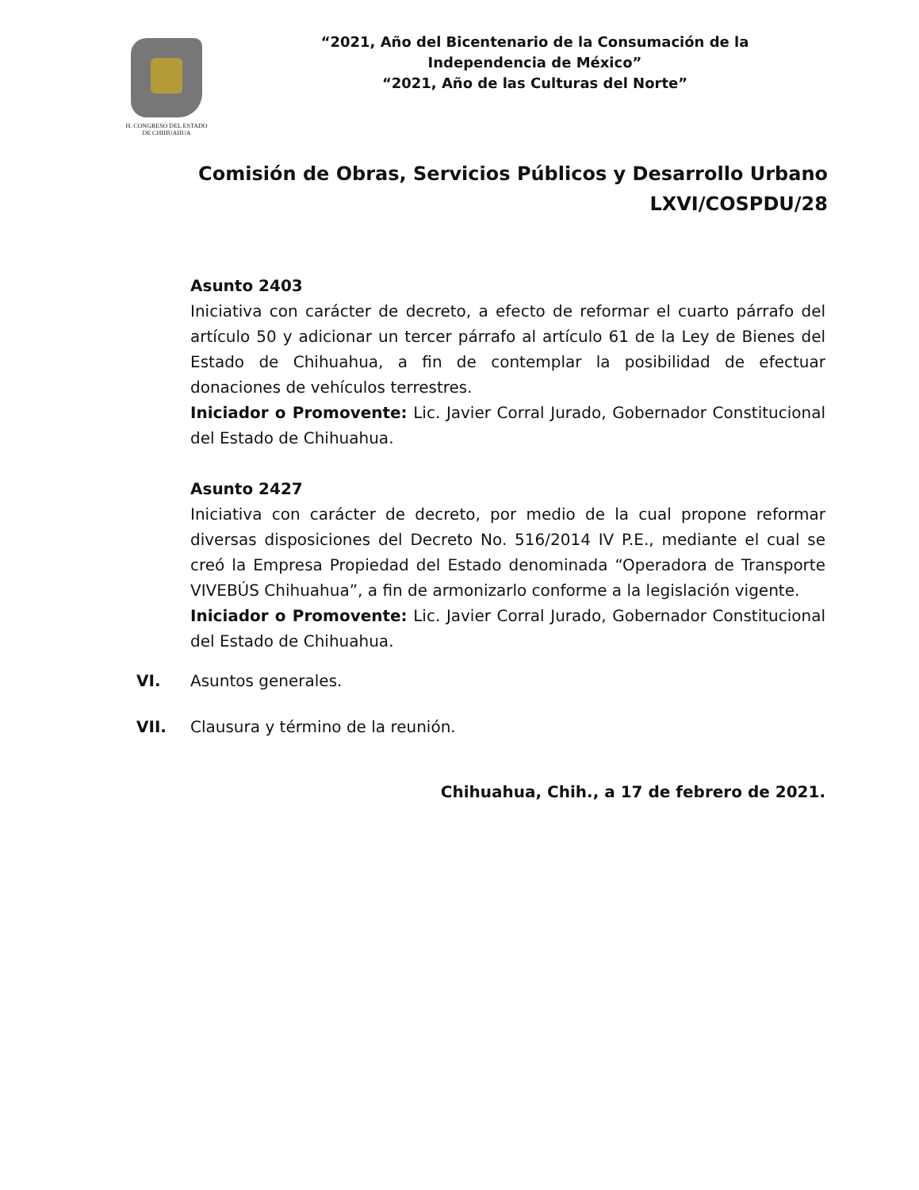H. CONGRESO DEL ESTADO
DE CHIHUAHUA
“2021, Año del Bicentenario de la Consumación de la
Independencia de México”
“2021, Año de las Culturas del Norte”
Comisión de Obras, Servicios Públicos y Desarrollo Urbano
LXVI/COSPDU/28
Asunto 2403
Iniciativa con carácter de decreto, a efecto de reformar el cuarto párrafo del artículo 50 y adicionar un tercer párrafo al artículo 61 de la Ley de Bienes del Estado de Chihuahua, a fin de contemplar la posibilidad de efectuar donaciones de vehículos terrestres.
Iniciador o Promovente: Lic. Javier Corral Jurado, Gobernador Constitucional del Estado de Chihuahua.
Asunto 2427
Iniciativa con carácter de decreto, por medio de la cual propone reformar diversas disposiciones del Decreto No. 516/2014 IV P.E., mediante el cual se creó la Empresa Propiedad del Estado denominada “Operadora de Transporte VIVEBÚS Chihuahua”, a fin de armonizarlo conforme a la legislación vigente.
Iniciador o Promovente: Lic. Javier Corral Jurado, Gobernador Constitucional del Estado de Chihuahua.
VI. Asuntos generales.
VII. Clausura y término de la reunión.
Chihuahua, Chih., a 17 de febrero de 2021.